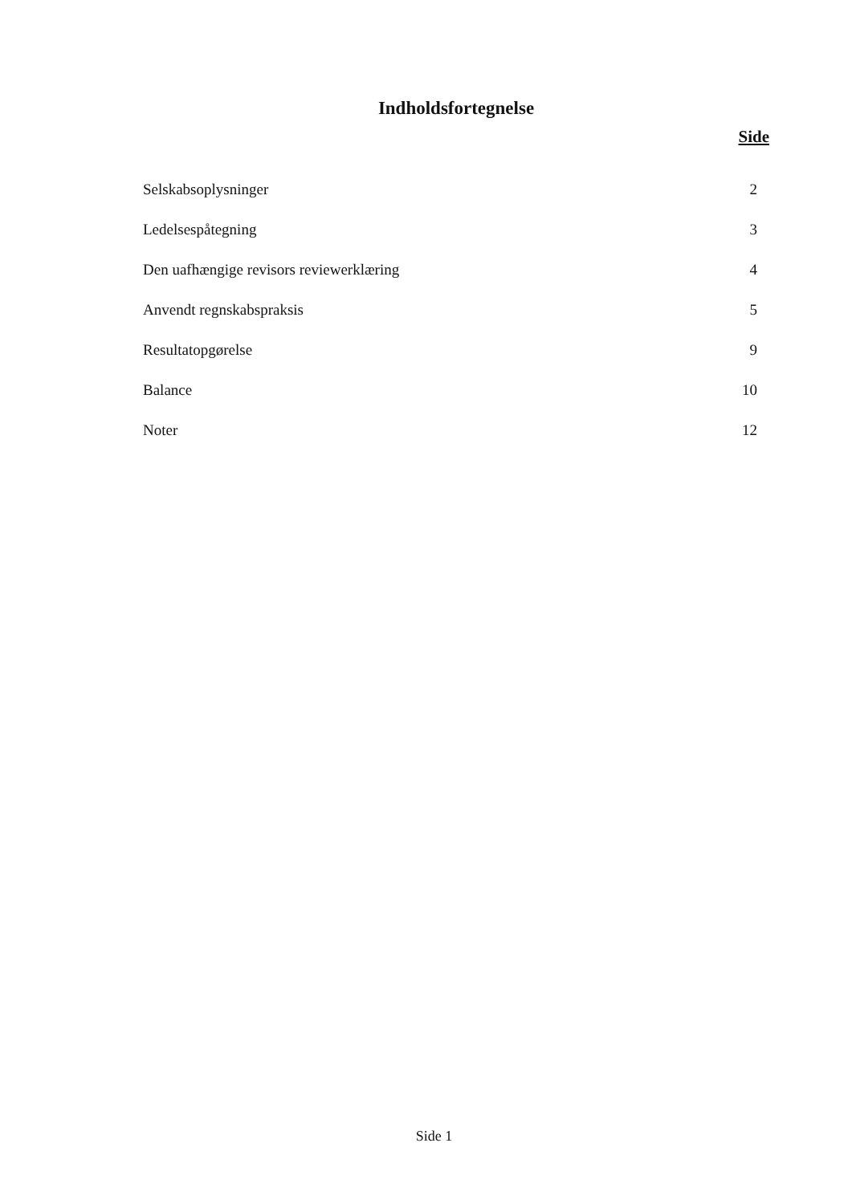Indholdsfortegnelse
Side
| Selskabsoplysninger | 2 |
| Ledelsespåtegning | 3 |
| Den uafhængige revisors reviewerklæring | 4 |
| Anvendt regnskabspraksis | 5 |
| Resultatopgørelse | 9 |
| Balance | 10 |
| Noter | 12 |
Side 1